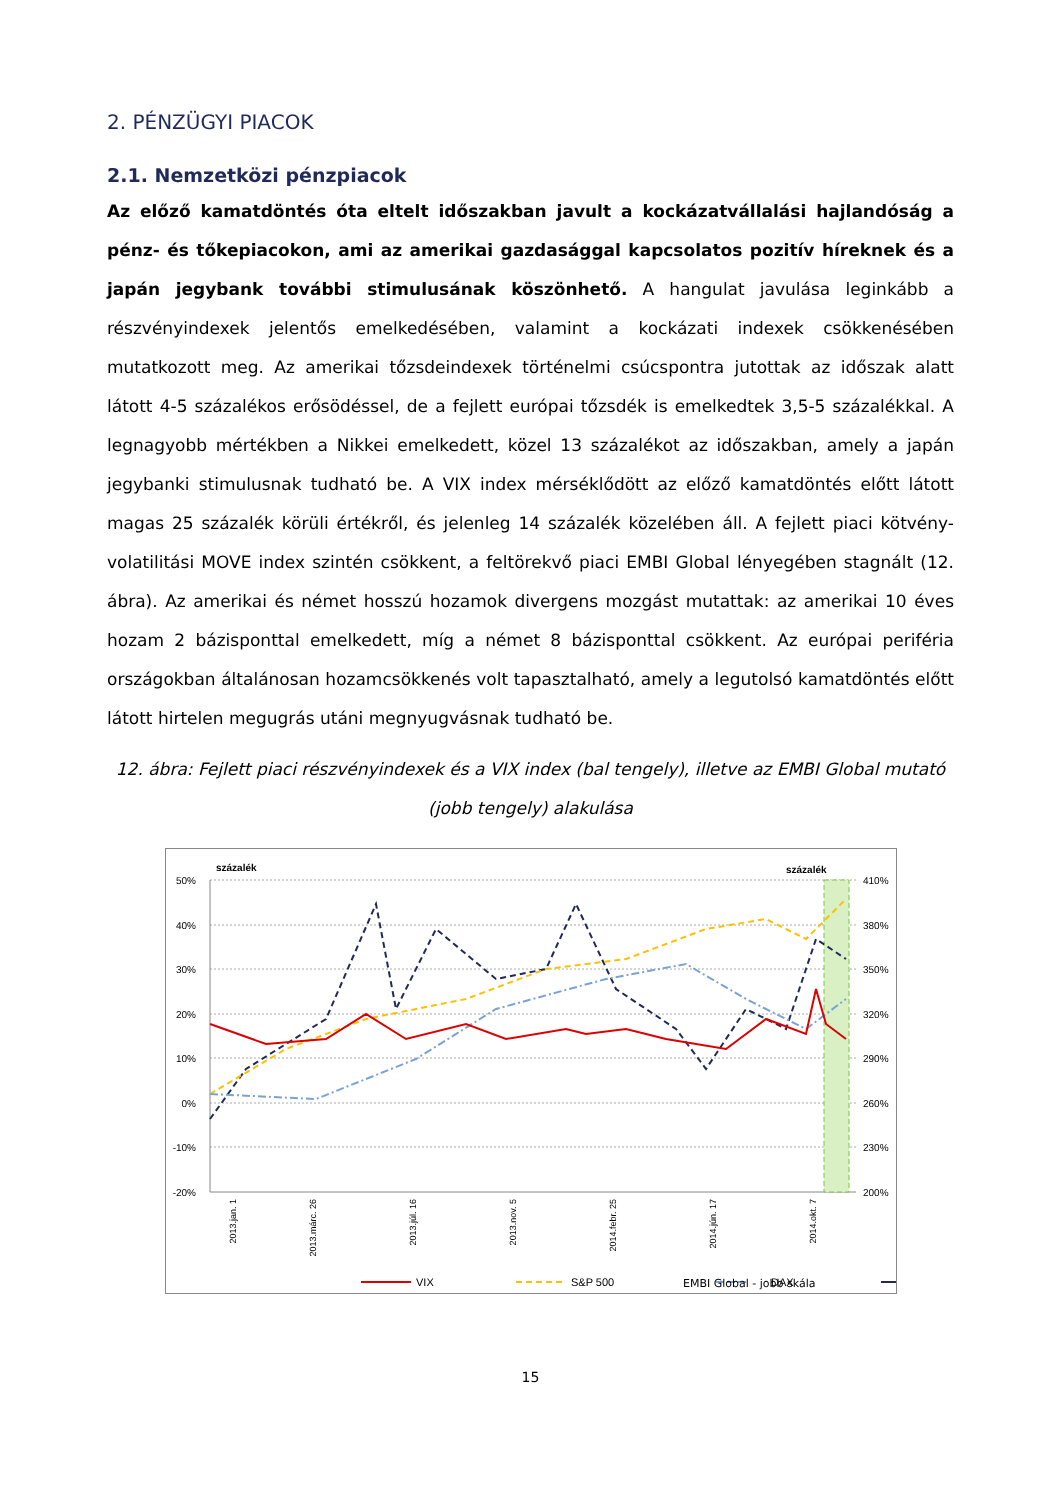2. PÉNZÜGYI PIACOK
2.1. Nemzetközi pénzpiacok
Az előző kamatdöntés óta eltelt időszakban javult a kockázatvállalási hajlandóság a pénz- és tőkepiacokon, ami az amerikai gazdasággal kapcsolatos pozitív híreknek és a japán jegybank további stimulusának köszönhető. A hangulat javulása leginkább a részvényindexek jelentős emelkedésében, valamint a kockázati indexek csökkenésében mutatkozott meg. Az amerikai tőzsdeindexek történelmi csúcspontra jutottak az időszak alatt látott 4-5 százalékos erősödéssel, de a fejlett európai tőzsdék is emelkedtek 3,5-5 százalékkal. A legnagyobb mértékben a Nikkei emelkedett, közel 13 százalékot az időszakban, amely a japán jegybanki stimulusnak tudható be. A VIX index mérséklődött az előző kamatdöntés előtt látott magas 25 százalék körüli értékről, és jelenleg 14 százalék közelében áll. A fejlett piaci kötvény-volatilitási MOVE index szintén csökkent, a feltörekvő piaci EMBI Global lényegében stagnált (12. ábra). Az amerikai és német hosszú hozamok divergens mozgást mutattak: az amerikai 10 éves hozam 2 bázisponttal emelkedett, míg a német 8 bázisponttal csökkent. Az európai periféria országokban általánosan hozamcsökkenés volt tapasztalható, amely a legutolsó kamatdöntés előtt látott hirtelen megugrás utáni megnyugvásnak tudható be.
12. ábra: Fejlett piaci részvényindexek és a VIX index (bal tengely), illetve az EMBI Global mutató (jobb tengely) alakulása
százalék
százalék
50%
40%
30%
20%
10%
0%
-10%
-20%
410%
380%
350%
320%
290%
260%
230%
200%
2013.jan. 1
2013.márc. 26
2013.júl. 16
2013.nov. 5
2014.febr. 25
2014.jún. 17
2014.okt. 7
VIX
S&P 500
DAX
EMBI Global - jobb skála
15